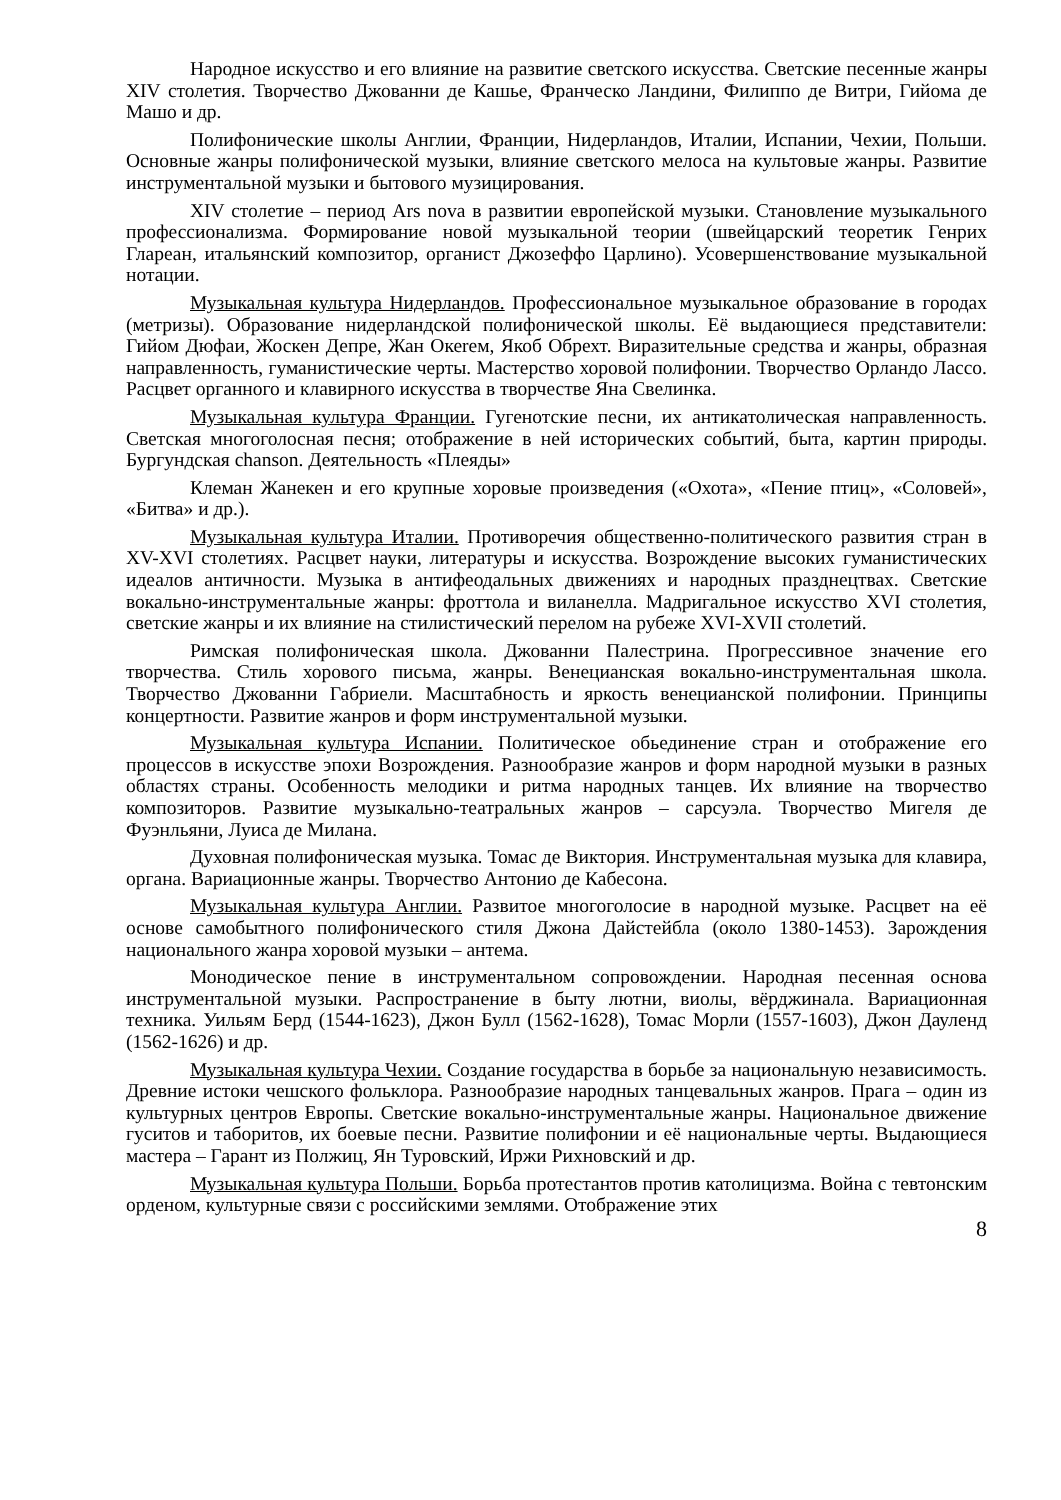Народное искусство и его влияние на развитие светского искусства. Светские песенные жанры XIV столетия. Творчество Джованни де Кашье, Франческо Ландини, Филиппо де Витри, Гийома де Машо и др.
Полифонические школы Англии, Франции, Нидерландов, Италии, Испании, Чехии, Польши. Основные жанры полифонической музыки, влияние светского мелоса на культовые жанры. Развитие инструментальной музыки и бытового музицирования.
XIV столетие – период Ars nova в развитии европейской музыки. Становление музыкального профессионализма. Формирование новой музыкальной теории (швейцарский теоретик Генрих Глареан, итальянский композитор, органист Джозеффо Царлино). Усовершенствование музыкальной нотации.
Музыкальная культура Нидерландов. Профессиональное музыкальное образование в городах (метризы). Образование нидерландской полифонической школы. Её выдающиеся представители: Гийом Дюфаи, Жоскен Депре, Жан Океrем, Якоб Обрехт. Виразительные средства и жанры, образная направленность, гуманистические черты. Мастерство хоровой полифонии. Творчество Орландо Лассо. Расцвет органного и клавирного искусства в творчестве Яна Свелинка.
Музыкальная культура Франции. Гугенотские песни, их антикатолическая направленность. Светская многоголосная песня; отображение в ней исторических событий, быта, картин природы. Бургундская chanson. Деятельность «Плеяды»
Клеман Жанекен и его крупные хоровые произведения («Охота», «Пение птиц», «Соловей», «Битва» и др.).
Музыкальная культура Италии. Противоречия общественно-политического развития стран в XV-XVI столетиях. Расцвет науки, литературы и искусства. Возрождение высоких гуманистических идеалов античности. Музыка в антифеодальных движениях и народных празднецтвах. Светские вокально-инструментальные жанры: фроттола и виланелла. Мадригальное искусство XVI столетия, светские жанры и их влияние на стилистический перелом на рубеже XVI-XVII столетий.
Римская полифоническая школа. Джованни Палестрина. Прогрессивное значение его творчества. Стиль хорового письма, жанры. Венецианская вокально-инструментальная школа. Творчество Джованни Габриели. Масштабность и яркость венецианской полифонии. Принципы концертности. Развитие жанров и форм инструментальной музыки.
Музыкальная культура Испании. Политическое обьединение стран и отображение его процессов в искусстве эпохи Возрождения. Разнообразие жанров и форм народной музыки в разных областях страны. Особенность мелодики и ритма народных танцев. Их влияние на творчество композиторов. Развитие музыкально-театральных жанров – сарсуэла. Творчество Мигеля де Фуэнльяни, Луиса де Милана.
Духовная полифоническая музыка. Томас де Виктория. Инструментальная музыка для клавира, органа. Вариационные жанры. Творчество Антонио де Кабесона.
Музыкальная культура Англии. Развитое многоголосие в народной музыке. Расцвет на её основе самобытного полифонического стиля Джона Дайстейбла (около 1380-1453). Зарождения национального жанра хоровой музыки – антема.
Монодическое пение в инструментальном сопровождении. Народная песенная основа инструментальной музыки. Распространение в быту лютни, виолы, вёрджинала. Вариационная техника. Уильям Берд (1544-1623), Джон Булл (1562-1628), Томас Морли (1557-1603), Джон Дауленд (1562-1626) и др.
Музыкальная культура Чехии. Создание государства в борьбе за национальную независимость. Древние истоки чешского фольклора. Разнообразие народных танцевальных жанров. Прага – один из культурных центров Европы. Светские вокально-инструментальные жанры. Национальное движение гуситов и таборитов, их боевые песни. Развитие полифонии и её национальные черты. Выдающиеся мастера – Гарант из Полжиц, Ян Туровский, Иржи Рихновский и др.
Музыкальная культура Польши. Борьба протестантов против католицизма. Война с тевтонским орденом, культурные связи с российскими землями. Отображение этих
8